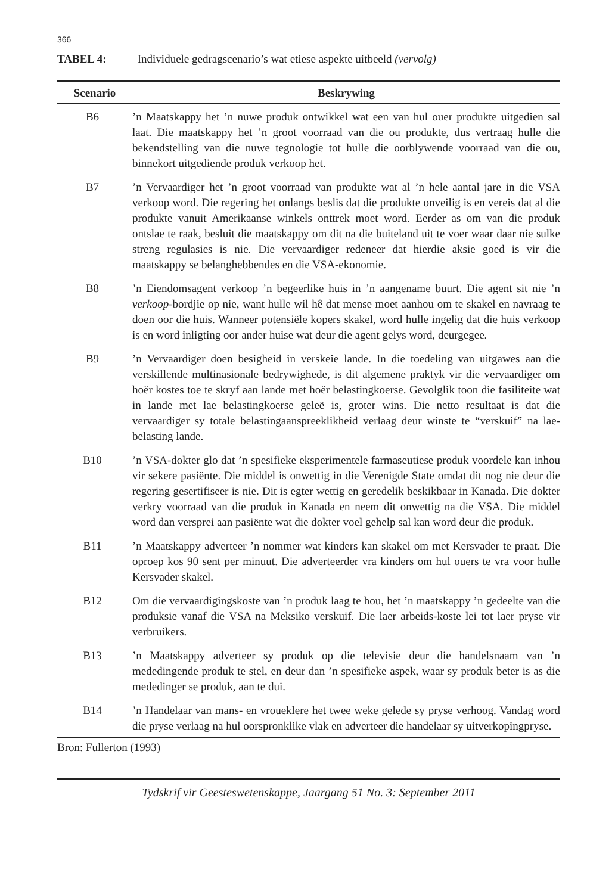366
TABEL 4: Individuele gedragscenario’s wat etiese aspekte uitbeeld (vervolg)
| Scenario | Beskrywing |
| --- | --- |
| B6 | ’n Maatskappy het ’n nuwe produk ontwikkel wat een van hul ouer produkte uitgedien sal laat. Die maatskappy het ’n groot voorraad van die ou produkte, dus vertraag hulle die bekendstelling van die nuwe tegnologie tot hulle die oorblywende voorraad van die ou, binnekort uitgediende produk verkoop het. |
| B7 | ’n Vervaardiger het ’n groot voorraad van produkte wat al ’n hele aantal jare in die VSA verkoop word. Die regering het onlangs beslis dat die produkte onveilig is en vereis dat al die produkte vanuit Amerikaanse winkels onttrek moet word. Eerder as om van die produk ontslae te raak, besluit die maatskappy om dit na die buiteland uit te voer waar daar nie sulke streng regulasies is nie. Die vervaardiger redeneer dat hierdie aksie goed is vir die maatskappy se belanghebbendes en die VSA-ekonomie. |
| B8 | ’n Eiendomsagent verkoop ’n begeerlike huis in ’n aangename buurt. Die agent sit nie ’n verkoop -bordjie op nie, want hulle wil hê dat mense moet aanhou om te skakel en navraag te doen oor die huis. Wanneer potensiële kopers skakel, word hulle ingelig dat die huis verkoop is en word inligting oor ander huise wat deur die agent gelys word, deurgegee. |
| B9 | ’n Vervaardiger doen besigheid in verskeie lande. In die toedeling van uitgawes aan die verskillende multinasionale bedrywighede, is dit algemene praktyk vir die vervaardiger om hoër kostes toe te skryf aan lande met hoër belastingkoerse. Gevolglik toon die fasiliteite wat in lande met lae belastingkoerse geleë is, groter wins. Die netto resultaat is dat die vervaardiger sy totale belastingaanspreeklikheid verlaag deur winste te “verskuif” na lae-belasting lande. |
| B10 | ’n VSA-dokter glo dat ’n spesifieke eksperimentele farmaseutiese produk voordele kan inhou vir sekere pasiënte. Die middel is onwettig in die Verenigde State omdat dit nog nie deur die regering gesertifiseer is nie. Dit is egter wettig en geredelik beskikbaar in Kanada. Die dokter verkry voorraad van die produk in Kanada en neem dit onwettig na die VSA. Die middel word dan versprei aan pasiënte wat die dokter voel gehelp sal kan word deur die produk. |
| B11 | ’n Maatskappy adverteer ’n nommer wat kinders kan skakel om met Kersvader te praat. Die oproep kos 90 sent per minuut. Die adverteerder vra kinders om hul ouers te vra voor hulle Kersvader skakel. |
| B12 | Om die vervaardigingskoste van ’n produk laag te hou, het ’n maatskappy ’n gedeelte van die produksie vanaf die VSA na Meksiko verskuif. Die laer arbeids-koste lei tot laer pryse vir verbruikers. |
| B13 | ’n Maatskappy adverteer sy produk op die televisie deur die handelsnaam van ’n mededingende produk te stel, en deur dan ’n spesifieke aspek, waar sy produk beter is as die mededinger se produk, aan te dui. |
| B14 | ’n Handelaar van mans- en vroueklere het twee weke gelede sy pryse verhoog. Vandag word die pryse verlaag na hul oorspronklike vlak en adverteer die handelaar sy uitverkopingpryse. |
Bron: Fullerton (1993)
Tydskrif vir Geesteswetenskappe, Jaargang 51 No. 3: September 2011